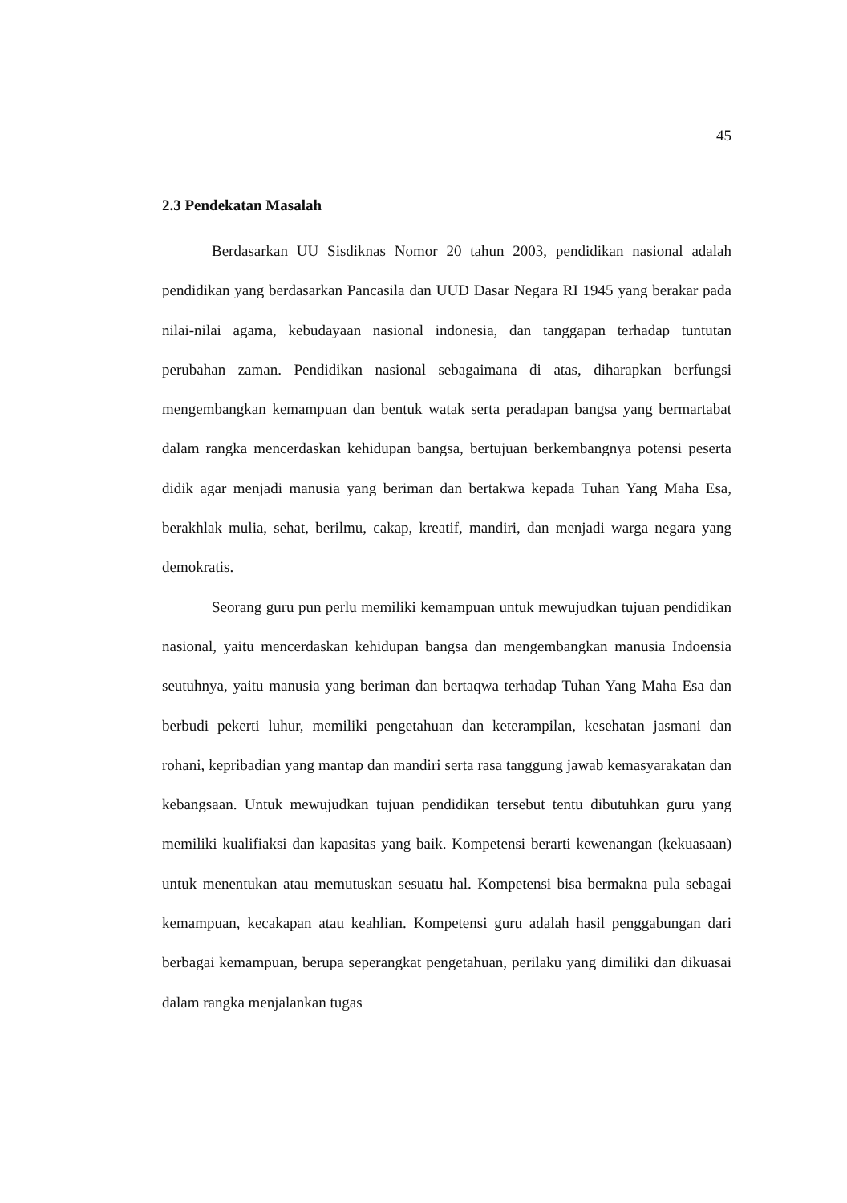45
2.3 Pendekatan Masalah
Berdasarkan UU Sisdiknas Nomor 20 tahun 2003, pendidikan nasional adalah pendidikan yang berdasarkan Pancasila dan UUD Dasar Negara RI 1945 yang berakar pada nilai-nilai agama, kebudayaan nasional indonesia, dan tanggapan terhadap tuntutan perubahan zaman. Pendidikan nasional sebagaimana di atas, diharapkan berfungsi mengembangkan kemampuan dan bentuk watak serta peradapan bangsa yang bermartabat dalam rangka mencerdaskan kehidupan bangsa, bertujuan berkembangnya potensi peserta didik agar menjadi manusia yang beriman dan bertakwa kepada Tuhan Yang Maha Esa, berakhlak mulia, sehat, berilmu, cakap, kreatif, mandiri, dan menjadi warga negara yang demokratis.
Seorang guru pun perlu memiliki kemampuan untuk mewujudkan tujuan pendidikan nasional, yaitu mencerdaskan kehidupan bangsa dan mengembangkan manusia Indoensia seutuhnya, yaitu manusia yang beriman dan bertaqwa terhadap Tuhan Yang Maha Esa dan berbudi pekerti luhur, memiliki pengetahuan dan keterampilan, kesehatan jasmani dan rohani, kepribadian yang mantap dan mandiri serta rasa tanggung jawab kemasyarakatan dan kebangsaan. Untuk mewujudkan tujuan pendidikan tersebut tentu dibutuhkan guru yang memiliki kualifiaksi dan kapasitas yang baik. Kompetensi berarti kewenangan (kekuasaan) untuk menentukan atau memutuskan sesuatu hal. Kompetensi bisa bermakna pula sebagai kemampuan, kecakapan atau keahlian. Kompetensi guru adalah hasil penggabungan dari berbagai kemampuan, berupa seperangkat pengetahuan, perilaku yang dimiliki dan dikuasai dalam rangka menjalankan tugas